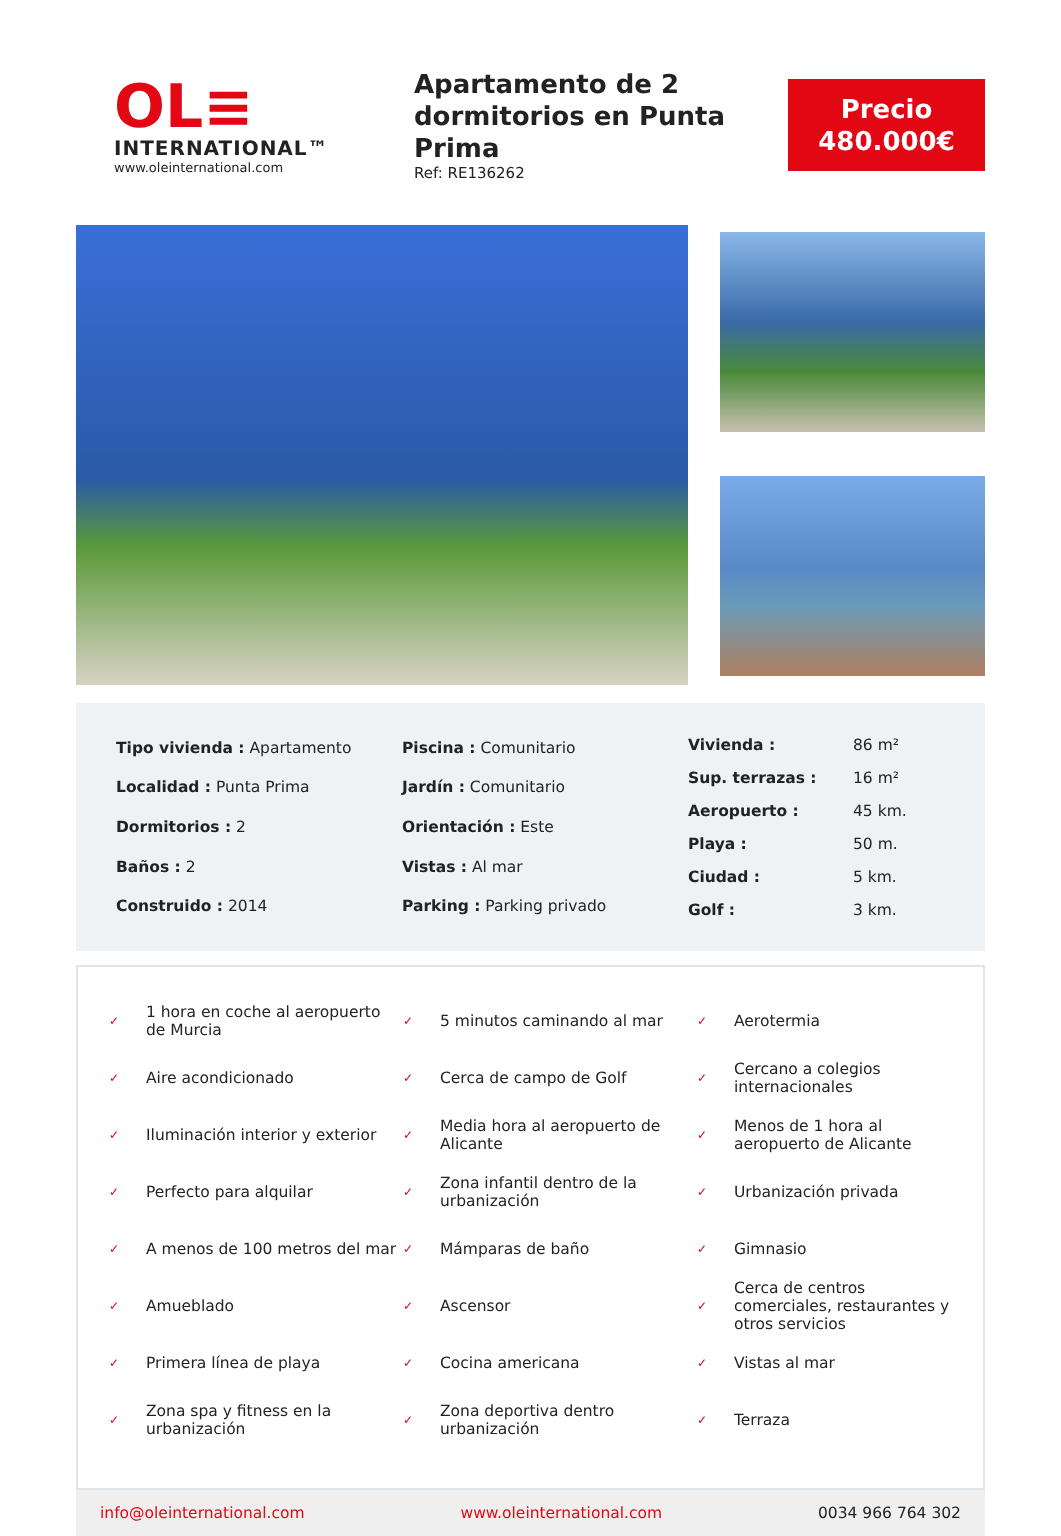OL≡
INTERNATIONAL™
www.oleinternational.com
Apartamento de 2 dormitorios en Punta Prima
Ref: RE136262
Precio
480.000€
| Tipo vivienda : Apartamento |
| Localidad : Punta Prima |
| Dormitorios : 2 |
| Baños : 2 |
| Construido : 2014 |
| Piscina : Comunitario |
| Jardín : Comunitario |
| Orientación : Este |
| Vistas : Al mar |
| Parking : Parking privado |
| Vivienda : | 86 m² |
| Sup. terrazas : | 16 m² |
| Aeropuerto : | 45 km. |
| Playa : | 50 m. |
| Ciudad : | 5 km. |
| Golf : | 3 km. |
| ✓ | 1 hora en coche al aeropuerto de Murcia | ✓ | 5 minutos caminando al mar | ✓ | Aerotermia |
| ✓ | Aire acondicionado | ✓ | Cerca de campo de Golf | ✓ | Cercano a colegios internacionales |
| ✓ | Iluminación interior y exterior | ✓ | Media hora al aeropuerto de Alicante | ✓ | Menos de 1 hora al aeropuerto de Alicante |
| ✓ | Perfecto para alquilar | ✓ | Zona infantil dentro de la urbanización | ✓ | Urbanización privada |
| ✓ | A menos de 100 metros del mar | ✓ | Mámparas de baño | ✓ | Gimnasio |
| ✓ | Amueblado | ✓ | Ascensor | ✓ | Cerca de centros comerciales, restaurantes y otros servicios |
| ✓ | Primera línea de playa | ✓ | Cocina americana | ✓ | Vistas al mar |
| ✓ | Zona spa y fitness en la urbanización | ✓ | Zona deportiva dentro urbanización | ✓ | Terraza |
info@oleinternational.com www.oleinternational.com 0034 966 764 302